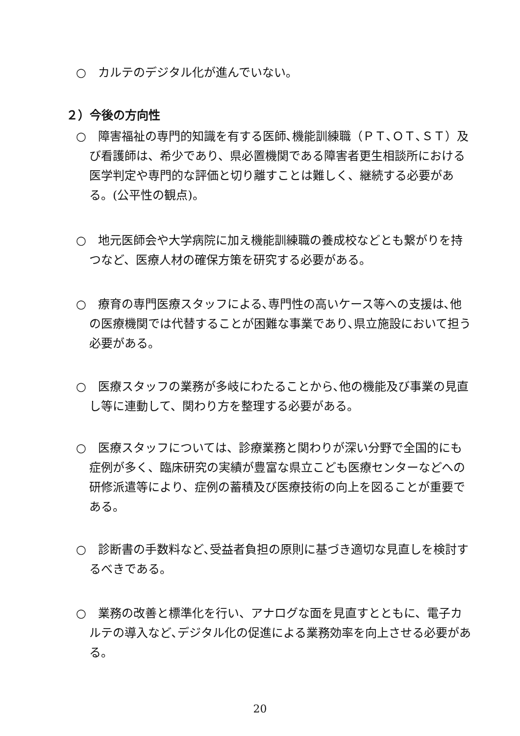○　カルテのデジタル化が進んでいない。
２）今後の方向性
○　障害福祉の専門的知識を有する医師､機能訓練職（ＰＴ､ＯＴ､ＳＴ）及び看護師は、希少であり、県必置機関である障害者更生相談所における医学判定や専門的な評価と切り離すことは難しく、継続する必要がある。(公平性の観点)。
○　地元医師会や大学病院に加え機能訓練職の養成校などとも繋がりを持つなど、医療人材の確保方策を研究する必要がある。
○　療育の専門医療スタッフによる､専門性の高いケース等への支援は､他の医療機関では代替することが困難な事業であり､県立施設において担う必要がある。
○　医療スタッフの業務が多岐にわたることから､他の機能及び事業の見直し等に連動して、関わり方を整理する必要がある。
○　医療スタッフについては、診療業務と関わりが深い分野で全国的にも症例が多く、臨床研究の実績が豊富な県立こども医療センターなどへの研修派遣等により、症例の蓄積及び医療技術の向上を図ることが重要である。
○　診断書の手数料など､受益者負担の原則に基づき適切な見直しを検討するべきである。
○　業務の改善と標準化を行い、アナログな面を見直すとともに、電子カルテの導入など､デジタル化の促進による業務効率を向上させる必要がある。
20